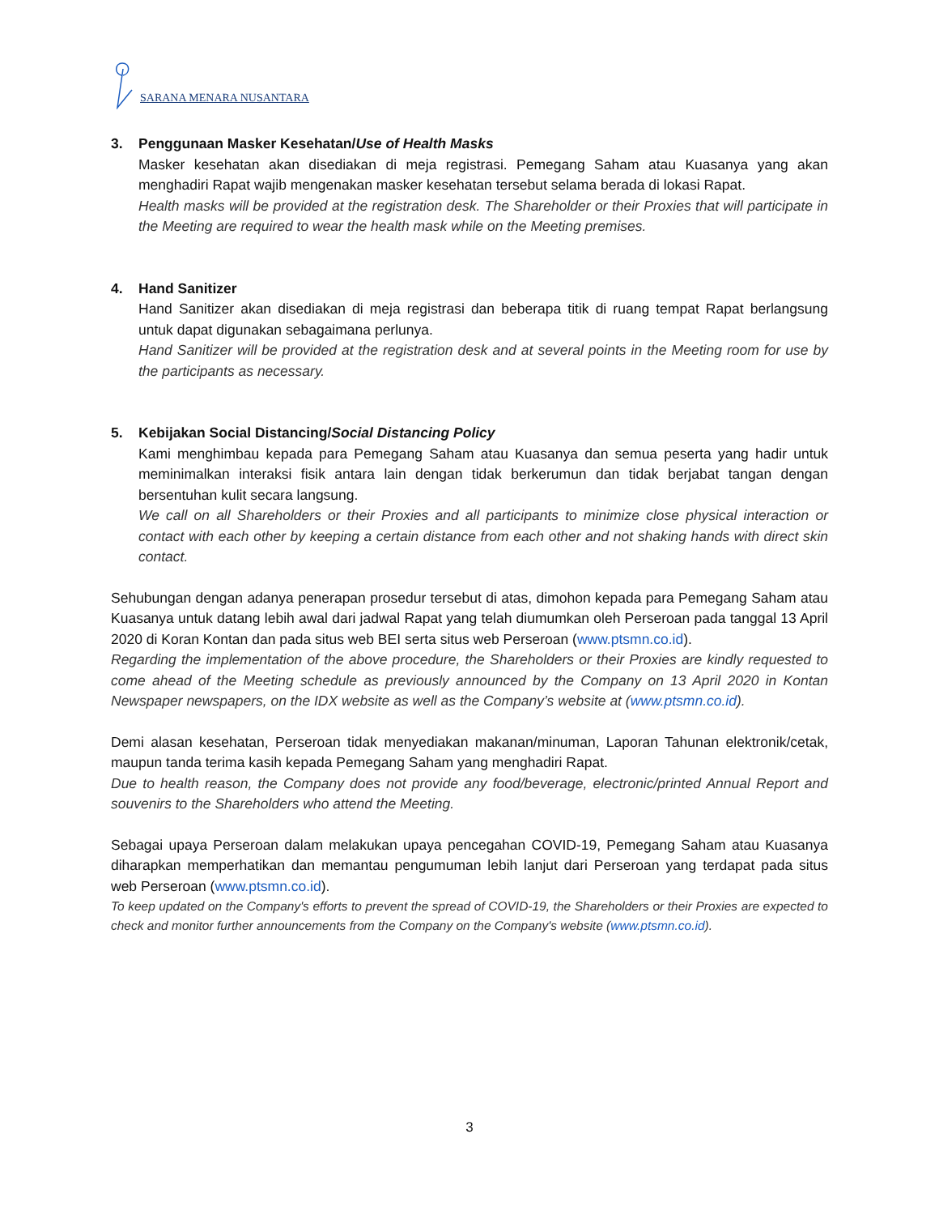SARANA MENARA NUSANTARA
3. Penggunaan Masker Kesehatan/Use of Health Masks
Masker kesehatan akan disediakan di meja registrasi. Pemegang Saham atau Kuasanya yang akan menghadiri Rapat wajib mengenakan masker kesehatan tersebut selama berada di lokasi Rapat.
Health masks will be provided at the registration desk. The Shareholder or their Proxies that will participate in the Meeting are required to wear the health mask while on the Meeting premises.
4. Hand Sanitizer
Hand Sanitizer akan disediakan di meja registrasi dan beberapa titik di ruang tempat Rapat berlangsung untuk dapat digunakan sebagaimana perlunya.
Hand Sanitizer will be provided at the registration desk and at several points in the Meeting room for use by the participants as necessary.
5. Kebijakan Social Distancing/Social Distancing Policy
Kami menghimbau kepada para Pemegang Saham atau Kuasanya dan semua peserta yang hadir untuk meminimalkan interaksi fisik antara lain dengan tidak berkerumun dan tidak berjabat tangan dengan bersentuhan kulit secara langsung.
We call on all Shareholders or their Proxies and all participants to minimize close physical interaction or contact with each other by keeping a certain distance from each other and not shaking hands with direct skin contact.
Sehubungan dengan adanya penerapan prosedur tersebut di atas, dimohon kepada para Pemegang Saham atau Kuasanya untuk datang lebih awal dari jadwal Rapat yang telah diumumkan oleh Perseroan pada tanggal 13 April 2020 di Koran Kontan dan pada situs web BEI serta situs web Perseroan (www.ptsmn.co.id).
Regarding the implementation of the above procedure, the Shareholders or their Proxies are kindly requested to come ahead of the Meeting schedule as previously announced by the Company on 13 April 2020 in Kontan Newspaper newspapers, on the IDX website as well as the Company’s website at (www.ptsmn.co.id).
Demi alasan kesehatan, Perseroan tidak menyediakan makanan/minuman, Laporan Tahunan elektronik/cetak, maupun tanda terima kasih kepada Pemegang Saham yang menghadiri Rapat.
Due to health reason, the Company does not provide any food/beverage, electronic/printed Annual Report and souvenirs to the Shareholders who attend the Meeting.
Sebagai upaya Perseroan dalam melakukan upaya pencegahan COVID-19, Pemegang Saham atau Kuasanya diharapkan memperhatikan dan memantau pengumuman lebih lanjut dari Perseroan yang terdapat pada situs web Perseroan (www.ptsmn.co.id).
To keep updated on the Company's efforts to prevent the spread of COVID-19, the Shareholders or their Proxies are expected to check and monitor further announcements from the Company on the Company's website (www.ptsmn.co.id).
3